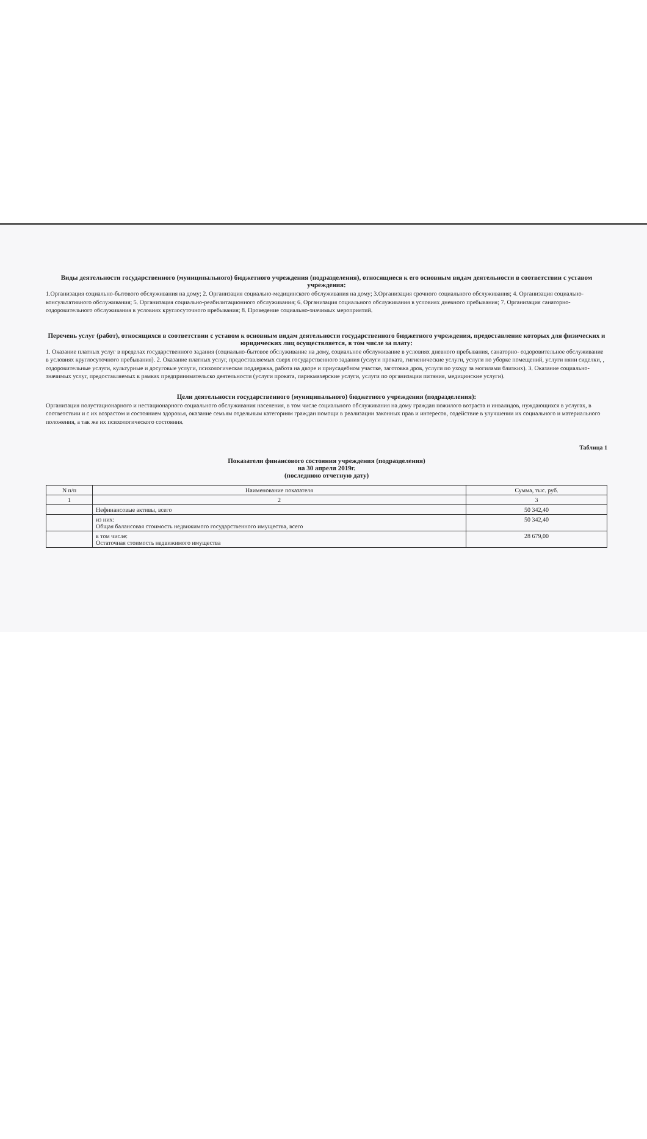Виды деятельности государственного (муниципального) бюджетного учреждения (подразделения), относящиеся к его основным видам деятельности в соответствии с уставом учреждения:
1.Организация социально-бытового обслуживания на дому; 2. Организация социально-медицинского обслуживания на дому; 3.Организация срочного социального обслуживания; 4. Организация социально-консультативного обслуживания; 5. Организация социально-реабилитационного обслуживания; 6. Организация социального обслуживания в условиях дневного пребывания; 7. Организация санаторно-оздоровительного обслуживания в условиях круглосуточного пребывания; 8. Проведение социально-значимых мероприятий.
Перечень услуг (работ), относящихся в соответствии с уставом к основным видам деятельности государственного бюджетного учреждения, предоставление которых для физических и юридических лиц осуществляется, в том числе за плату:
1. Оказание платных услуг в пределах государственного задания (социально-бытовое обслуживание на дому, социальное обслуживание в условиях дневного пребывания, санаторно- оздоровительное обслуживание в условиях круглосуточного пребывания). 2. Оказание платных услуг, предоставляемых сверх государственного задания (услуги проката, гигиенические услуги, услуги по уборке помещений, услуги няни сиделки, , оздоровительные услуги, культурные и досуговые услуги, психологическая поддержка, работа на дворе и приусадебном участке, заготовка дров, услуги по уходу за могилами близких). 3. Оказание социально-значимых услуг, предоставляемых в рамках предпринимательско деятельности (услуги проката, парикмахерские услуги, услуги по организации питания, медицинские услуги).
Цели деятельности государственного (муниципального) бюджетного учреждения (подразделения):
Организация полустационарного и нестационарного социального обслуживания населения, в том числе социального обслуживания на дому граждан пожилого возраста и инвалидов, нуждающихся в услугах, в соответствии и с их возрастом и состоянием здоровья, оказание семьям отдельным категориям граждан помощи в реализации законных прав и интересов, содействие в улучшении их социального и материального положения, а так же их психологического состояния.
Таблица 1
Показатели финансового состояния учреждения (подразделения)
на 30 апреля 2019г.
(последнюю отчетную дату)
| N п/п | Наименование показателя | Сумма, тыс. руб. |
| --- | --- | --- |
| 1 | 2 | 3 |
| | Нефинансовые активы, всего | 50 342,40 |
| | из них: Общая балансовая стоимость недвижимого государственного имущества, всего | 50 342,40 |
| | в том числе: Остаточная стоимость недвижимого имущества | 28 679,00 |